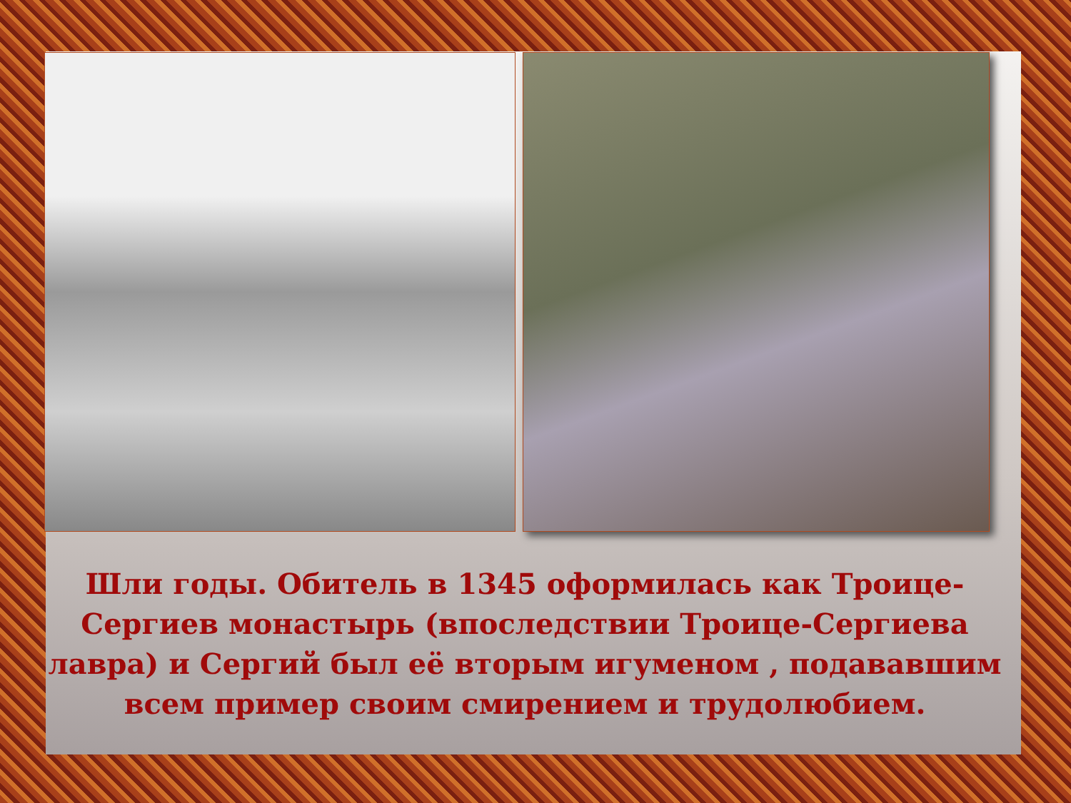Шли годы. Обитель в 1345 оформилась как Троице-Сергиев монастырь (впоследствии Троице-Сергиева лавра) и Сергий был её вторым игуменом , подававшим всем пример своим смирением и трудолюбием.